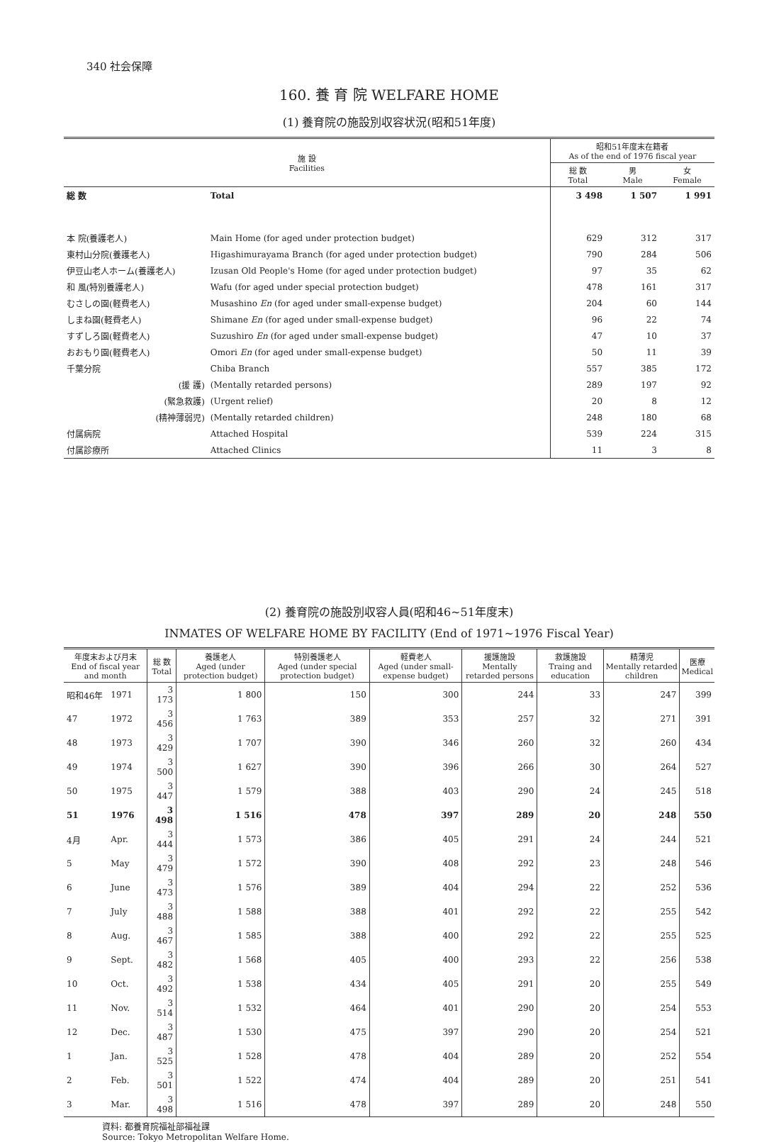340 社会保障
160. 養 育 院 WELFARE HOME
(1) 養育院の施設別収容状況(昭和51年度)
| 施 設 Facilities | | 昭和51年度末在籍者 As of the end of 1976 fiscal year | | |
| --- | --- | --- | --- | --- |
| | | 総 数 Total | 男 Male | 女 Female |
| 総 数 | Total | 3 498 | 1 507 | 1 991 |
| 本 院(養護老人) | Main Home (for aged under protection budget) | 629 | 312 | 317 |
| 東村山分院(養護老人) | Higashimurayama Branch (for aged under protection budget) | 790 | 284 | 506 |
| 伊豆山老人ホーム(養護老人) | Izusan Old People's Home (for aged under protection budget) | 97 | 35 | 62 |
| 和 風(特別養護老人) | Wafu (for aged under special protection budget) | 478 | 161 | 317 |
| むさしの園(軽費老人) | Musashino En (for aged under small-expense budget) | 204 | 60 | 144 |
| しまね園(軽費老人) | Shimane En (for aged under small-expense budget) | 96 | 22 | 74 |
| すずしろ園(軽費老人) | Suzushiro En (for aged under small-expense budget) | 47 | 10 | 37 |
| おおもり園(軽費老人) | Omori En (for aged under small-expense budget) | 50 | 11 | 39 |
| 千葉分院 | Chiba Branch | 557 | 385 | 172 |
| (援 護) | (Mentally retarded persons) | 289 | 197 | 92 |
| (緊急救護) | (Urgent relief) | 20 | 8 | 12 |
| (精神薄弱児) | (Mentally retarded children) | 248 | 180 | 68 |
| 付属病院 | Attached Hospital | 539 | 224 | 315 |
| 付属診療所 | Attached Clinics | 11 | 3 | 8 |
(2) 養育院の施設別収容人員(昭和46~51年度末)
INMATES OF WELFARE HOME BY FACILITY (End of 1971~1976 Fiscal Year)
| 年度末および月末 End of fiscal year and month | | 総 数 Total | 養護老人 Aged (under protection budget) | 特別養護老人 Aged (under special protection budget) | 軽費老人 Aged (under small-expense budget) | 援護施設 Mentally retarded persons | 救護施設 Traing and education | 精薄児 Mentally retarded children | 医療 Medical |
| --- | --- | --- | --- | --- | --- | --- | --- | --- | --- |
| 昭和46年 | 1971 | 3 173 | 1 800 | 150 | 300 | 244 | 33 | 247 | 399 |
| 47 | 1972 | 3 456 | 1 763 | 389 | 353 | 257 | 32 | 271 | 391 |
| 48 | 1973 | 3 429 | 1 707 | 390 | 346 | 260 | 32 | 260 | 434 |
| 49 | 1974 | 3 500 | 1 627 | 390 | 396 | 266 | 30 | 264 | 527 |
| 50 | 1975 | 3 447 | 1 579 | 388 | 403 | 290 | 24 | 245 | 518 |
| 51 | 1976 | 3 498 | 1 516 | 478 | 397 | 289 | 20 | 248 | 550 |
| 4月 | Apr. | 3 444 | 1 573 | 386 | 405 | 291 | 24 | 244 | 521 |
| 5 | May | 3 479 | 1 572 | 390 | 408 | 292 | 23 | 248 | 546 |
| 6 | June | 3 473 | 1 576 | 389 | 404 | 294 | 22 | 252 | 536 |
| 7 | July | 3 488 | 1 588 | 388 | 401 | 292 | 22 | 255 | 542 |
| 8 | Aug. | 3 467 | 1 585 | 388 | 400 | 292 | 22 | 255 | 525 |
| 9 | Sept. | 3 482 | 1 568 | 405 | 400 | 293 | 22 | 256 | 538 |
| 10 | Oct. | 3 492 | 1 538 | 434 | 405 | 291 | 20 | 255 | 549 |
| 11 | Nov. | 3 514 | 1 532 | 464 | 401 | 290 | 20 | 254 | 553 |
| 12 | Dec. | 3 487 | 1 530 | 475 | 397 | 290 | 20 | 254 | 521 |
| 1 | Jan. | 3 525 | 1 528 | 478 | 404 | 289 | 20 | 252 | 554 |
| 2 | Feb. | 3 501 | 1 522 | 474 | 404 | 289 | 20 | 251 | 541 |
| 3 | Mar. | 3 498 | 1 516 | 478 | 397 | 289 | 20 | 248 | 550 |
資料: 都養育院福祉部福祉課
Source: Tokyo Metropolitan Welfare Home.